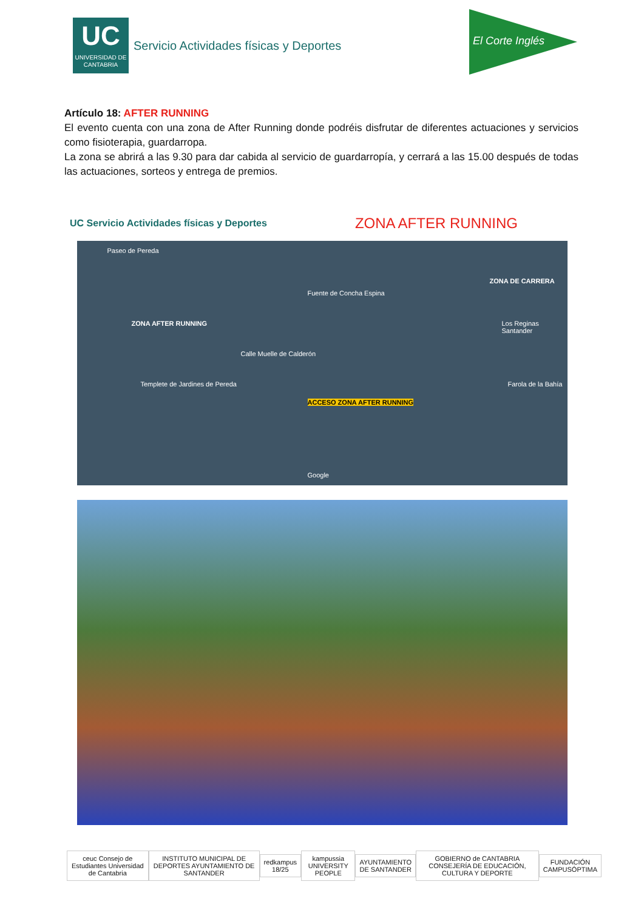UC
UNIVERSIDAD DE CANTABRIA
Servicio Actividades físicas y Deportes
El Corte Inglés
Artículo 18: AFTER RUNNING
El evento cuenta con una zona de After Running donde podréis disfrutar de diferentes actuaciones y servicios como fisioterapia, guardarropa.
La zona se abrirá a las 9.30 para dar cabida al servicio de guardarropía, y cerrará a las 15.00 después de todas las actuaciones, sorteos y entrega de premios.
UC Servicio Actividades físicas y Deportes
ZONA AFTER RUNNING
ZONA AFTER RUNNING
ZONA DE CARRERA
ACCESO ZONA AFTER RUNNING
Paseo de Pereda
Templete de Jardines de Pereda
Los Reginas Santander
Farola de la Bahía
Calle Muelle de Calderón
Fuente de Concha Espina
Google
ceuc Consejo de Estudiantes Universidad de Cantabria
INSTITUTO MUNICIPAL DE DEPORTES AYUNTAMIENTO DE SANTANDER
redkampus 18/25 kampussia UNIVERSITY PEOPLE AYUNTAMIENTO DE SANTANDER
GOBIERNO de CANTABRIA CONSEJERÍA DE EDUCACIÓN, CULTURA Y DEPORTE
FUNDACIÓN CAMPUSÓPTIMA